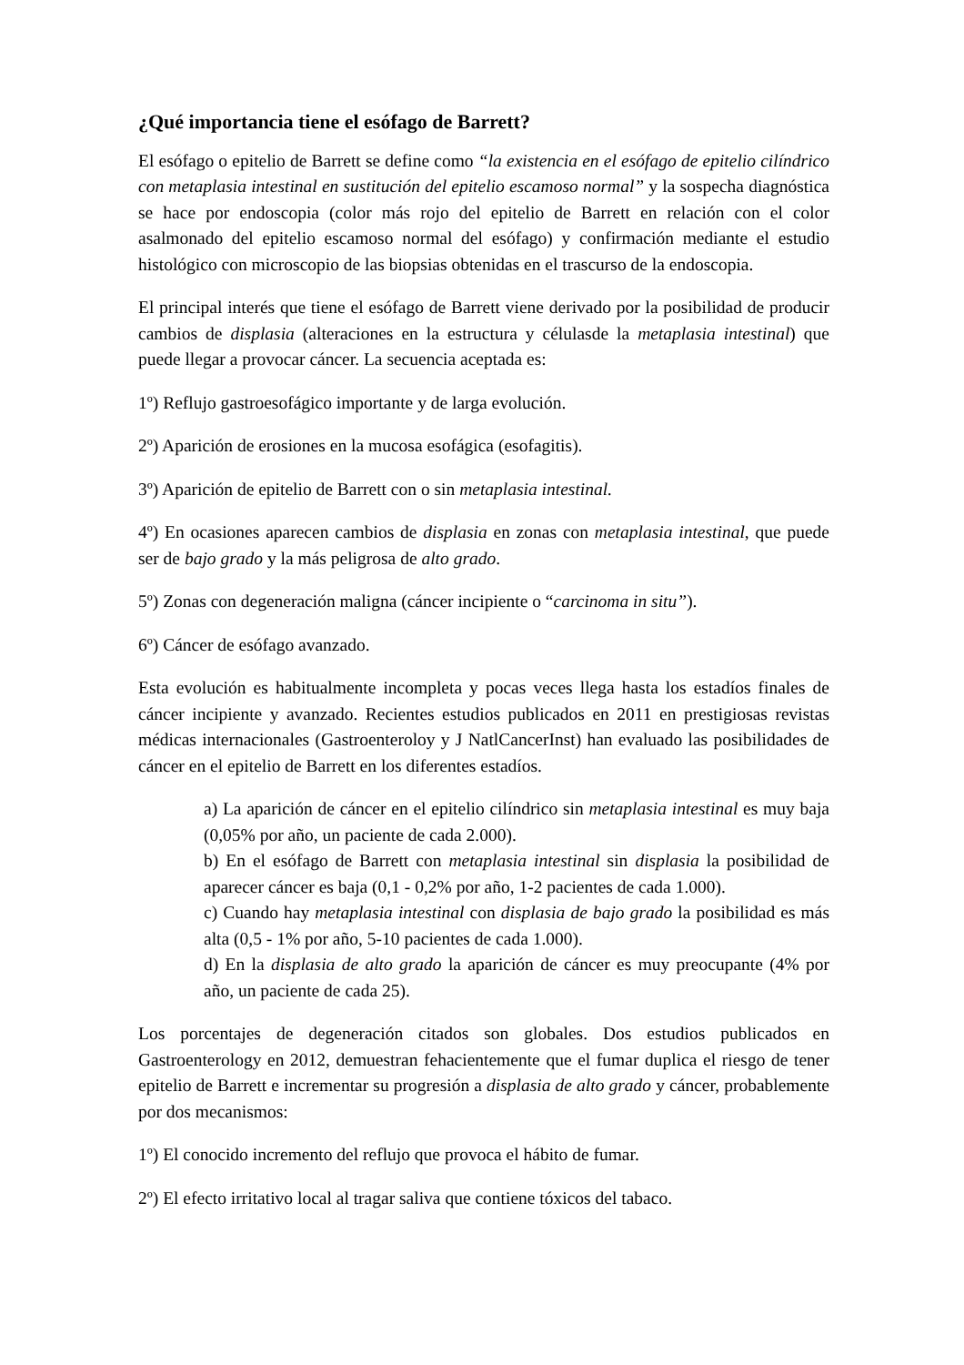¿Qué importancia tiene el esófago de Barrett?
El esófago o epitelio de Barrett se define como “la existencia en el esófago de epitelio cilíndrico con metaplasia intestinal en sustitución del epitelio escamoso normal” y la sospecha diagnóstica se hace por endoscopia (color más rojo del epitelio de Barrett en relación con el color asalmonado del epitelio escamoso normal del esófago) y confirmación mediante el estudio histológico con microscopio de las biopsias obtenidas en el trascurso de la endoscopia.
El principal interés que tiene el esófago de Barrett viene derivado por la posibilidad de producir cambios de displasia (alteraciones en la estructura y célulasde la metaplasia intestinal) que puede llegar a provocar cáncer. La secuencia aceptada es:
1º) Reflujo gastroesofágico importante y de larga evolución.
2º) Aparición de erosiones en la mucosa esofágica (esofagitis).
3º) Aparición de epitelio de Barrett con o sin metaplasia intestinal.
4º) En ocasiones aparecen cambios de displasia en zonas con metaplasia intestinal, que puede ser de bajo grado y la más peligrosa de alto grado.
5º) Zonas con degeneración maligna (cáncer incipiente o “carcinoma in situ”).
6º) Cáncer de esófago avanzado.
Esta evolución es habitualmente incompleta y pocas veces llega hasta los estadíos finales de cáncer incipiente y avanzado. Recientes estudios publicados en 2011 en prestigiosas revistas médicas internacionales (Gastroenteroloy y J NatlCancerInst) han evaluado las posibilidades de cáncer en el epitelio de Barrett en los diferentes estadíos.
a) La aparición de cáncer en el epitelio cilíndrico sin metaplasia intestinal es muy baja (0,05% por año, un paciente de cada 2.000).
b) En el esófago de Barrett con metaplasia intestinal sin displasia la posibilidad de aparecer cáncer es baja (0,1 - 0,2% por año, 1-2 pacientes de cada 1.000).
c) Cuando hay metaplasia intestinal con displasia de bajo grado la posibilidad es más alta (0,5 - 1% por año, 5-10 pacientes de cada 1.000).
d) En la displasia de alto grado la aparición de cáncer es muy preocupante (4% por año, un paciente de cada 25).
Los porcentajes de degeneración citados son globales. Dos estudios publicados en Gastroenterology en 2012, demuestran fehacientemente que el fumar duplica el riesgo de tener epitelio de Barrett e incrementar su progresión a displasia de alto grado y cáncer, probablemente por dos mecanismos:
1º) El conocido incremento del reflujo que provoca el hábito de fumar.
2º) El efecto irritativo local al tragar saliva que contiene tóxicos del tabaco.